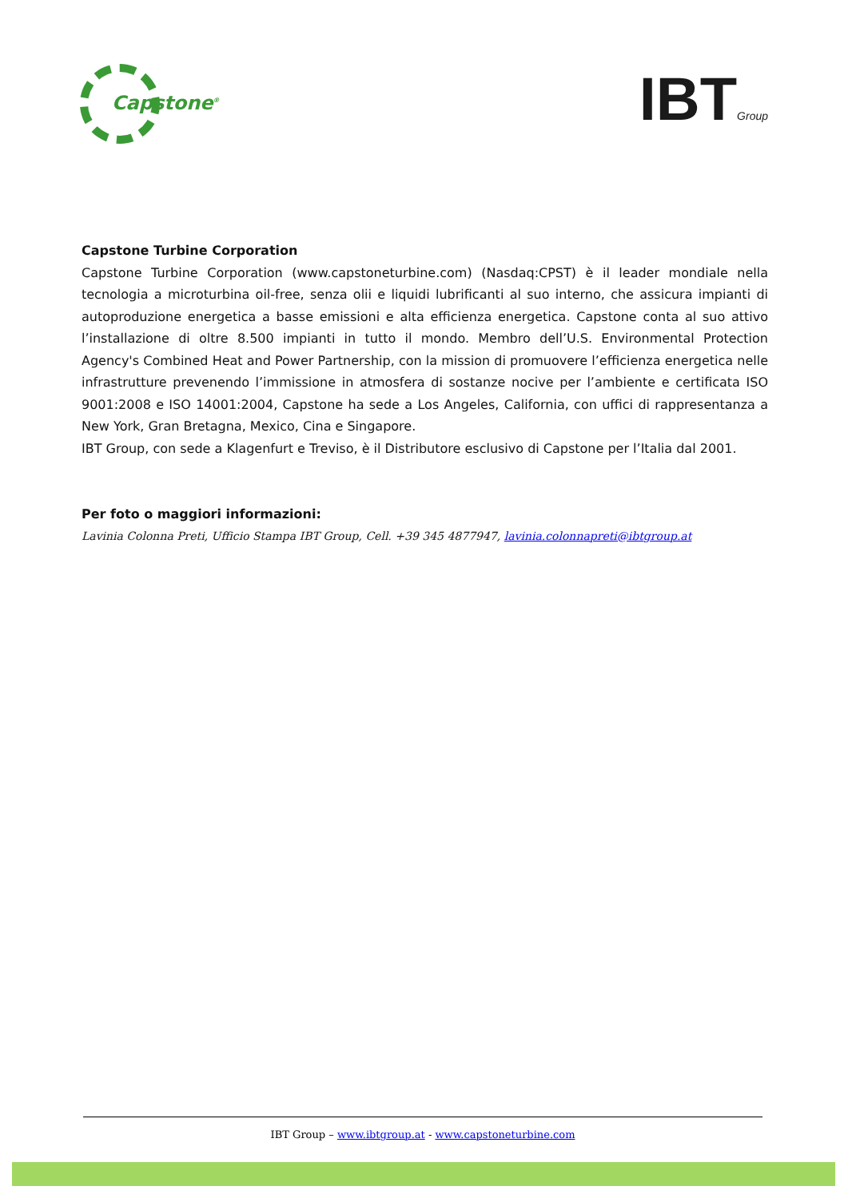Capstone<sup>®</sup>
IBTGroup
Capstone Turbine Corporation
Capstone Turbine Corporation (www.capstoneturbine.com) (Nasdaq:CPST) è il leader mondiale nella tecnologia a microturbina oil-free, senza olii e liquidi lubrificanti al suo interno, che assicura impianti di autoproduzione energetica a basse emissioni e alta efficienza energetica. Capstone conta al suo attivo l’installazione di oltre 8.500 impianti in tutto il mondo. Membro dell’U.S. Environmental Protection Agency's Combined Heat and Power Partnership, con la mission di promuovere l’efficienza energetica nelle infrastrutture prevenendo l’immissione in atmosfera di sostanze nocive per l’ambiente e certificata ISO 9001:2008 e ISO 14001:2004, Capstone ha sede a Los Angeles, California, con uffici di rappresentanza a New York, Gran Bretagna, Mexico, Cina e Singapore.
IBT Group, con sede a Klagenfurt e Treviso, è il Distributore esclusivo di Capstone per l’Italia dal 2001.
Per foto o maggiori informazioni:
Lavinia Colonna Preti, Ufficio Stampa IBT Group, Cell. +39 345 4877947, lavinia.colonnapreti@ibtgroup.at
IBT Group – www.ibtgroup.at - www.capstoneturbine.com